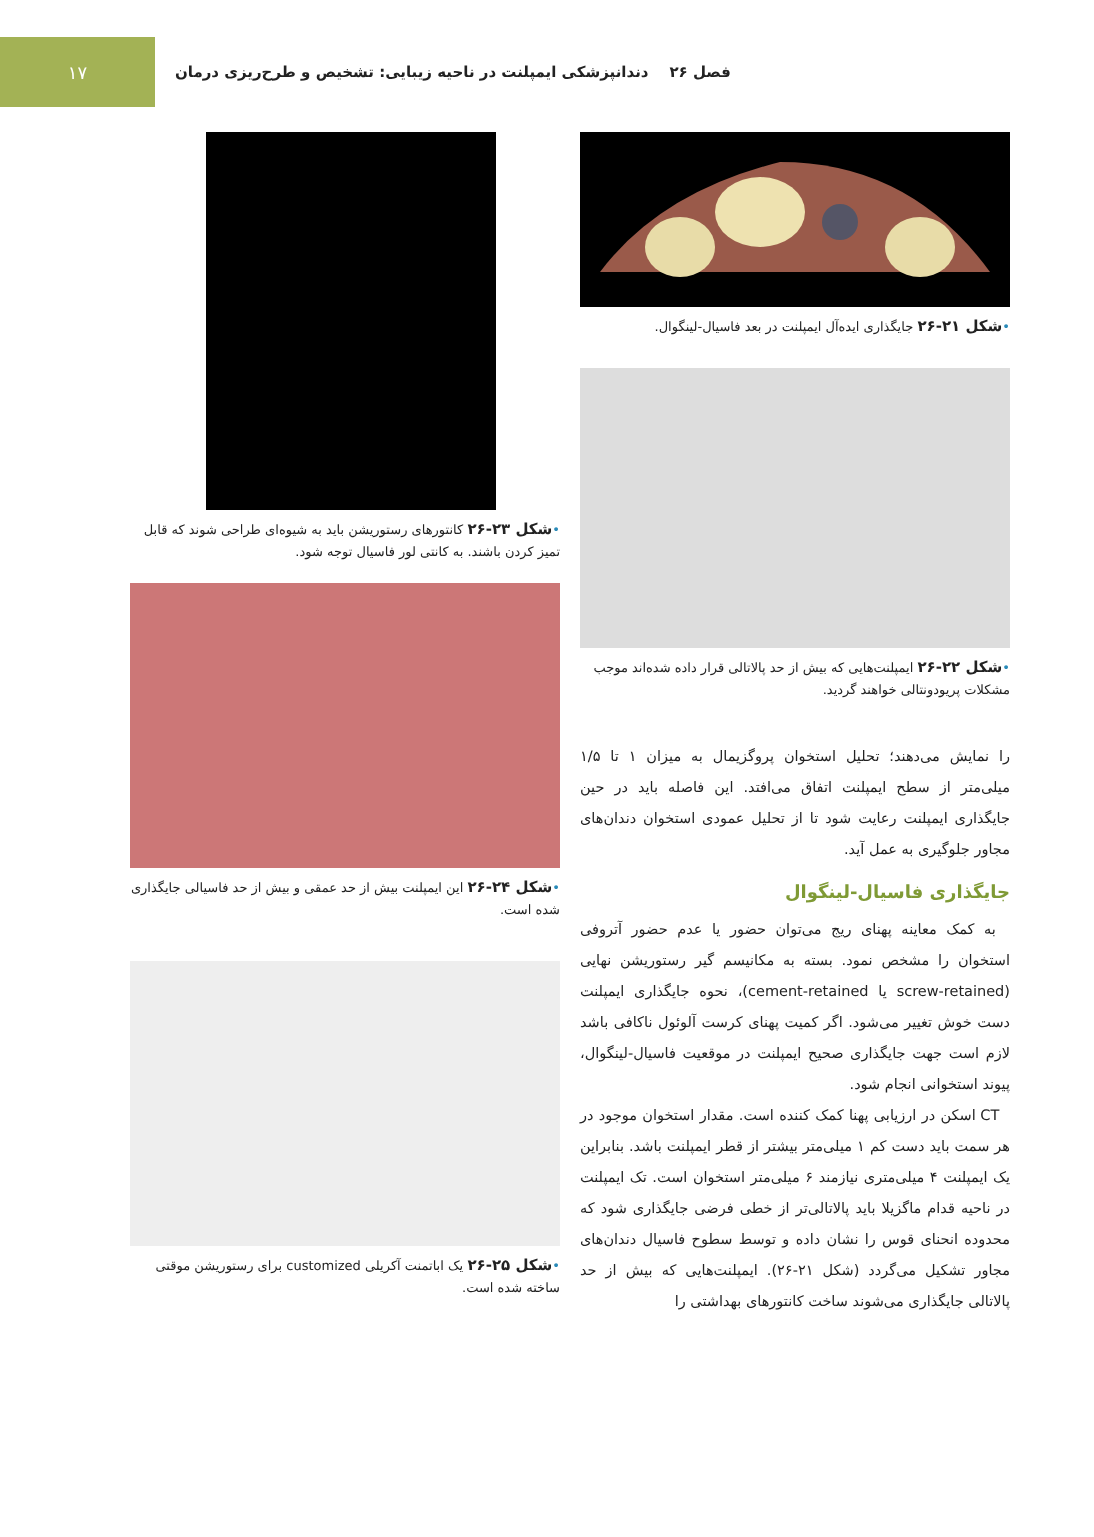۱۷
فصل ۲۶ دندانپزشکی ایمپلنت در ناحیه زیبایی: تشخیص و طرح‌ریزی درمان
•شکل ۲۱-۲۶ جایگذاری ایده‌آل ایمپلنت در بعد فاسیال-لینگوال.
•شکل ۲۲-۲۶ ایمپلنت‌هایی که بیش از حد پالاتالی قرار داده شده‌اند موجب مشکلات پریودونتالی خواهند گردید.
را نمایش می‌دهند؛ تحلیل استخوان پروگزیمال به میزان ۱ تا ۱/۵ میلی‌متر از سطح ایمپلنت اتفاق می‌افتد. این فاصله باید در حین جایگذاری ایمپلنت رعایت شود تا از تحلیل عمودی استخوان دندان‌های مجاور جلوگیری به عمل آید.
جایگذاری فاسیال-لینگوال
به کمک معاینه پهنای ریج می‌توان حضور یا عدم حضور آتروفی استخوان را مشخص نمود. بسته به مکانیسم گیر رستوریشن نهایی (screw-retained یا cement-retained)، نحوه جایگذاری ایمپلنت دست خوش تغییر می‌شود. اگر کمیت پهنای کرست آلوئول ناکافی باشد لازم است جهت جایگذاری صحیح ایمپلنت در موقعیت فاسیال-لینگوال، پیوند استخوانی انجام شود.
CT اسکن در ارزیابی پهنا کمک کننده است. مقدار استخوان موجود در هر سمت باید دست کم ۱ میلی‌متر بیشتر از قطر ایمپلنت باشد. بنابراین یک ایمپلنت ۴ میلی‌متری نیازمند ۶ میلی‌متر استخوان است. تک ایمپلنت در ناحیه قدام ماگزیلا باید پالاتالی‌تر از خطی فرضی جایگذاری شود که محدوده انحنای قوس را نشان داده و توسط سطوح فاسیال دندان‌های مجاور تشکیل می‌گردد (شکل ۲۱-۲۶). ایمپلنت‌هایی که بیش از حد پالاتالی جایگذاری می‌شوند ساخت کانتورهای بهداشتی را
•شکل ۲۳-۲۶ کانتورهای رستوریشن باید به شیوه‌ای طراحی شوند که قابل تمیز کردن باشند. به کانتی لور فاسیال توجه شود.
•شکل ۲۴-۲۶ این ایمپلنت بیش از حد عمقی و بیش از حد فاسیالی جایگذاری شده است.
•شکل ۲۵-۲۶ یک اباتمنت آکریلی customized برای رستوریشن موقتی ساخته شده است.